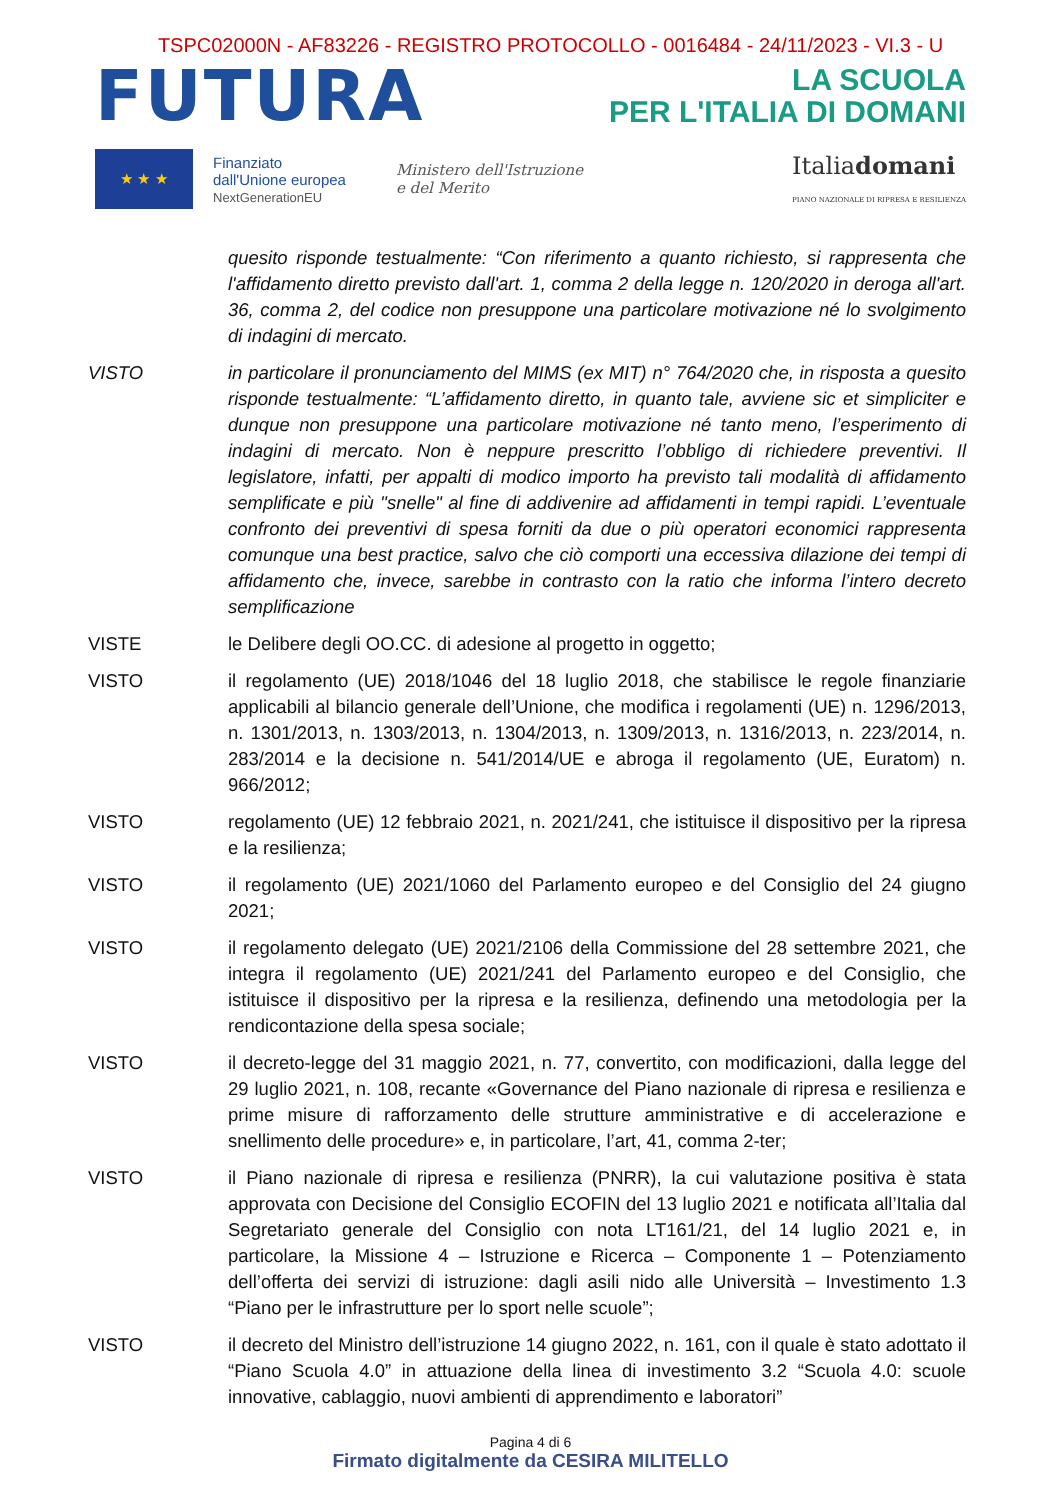TSPC02000N - AF83226 - REGISTRO PROTOCOLLO - 0016484 - 24/11/2023 - VI.3 - U
FUTURA
LA SCUOLA
PER L'ITALIA DI DOMANI
★ ★ ★
Finanziato
dall'Unione europea
NextGenerationEU
Ministero dell'Istruzione
e del Merito
Italiadomani
PIANO NAZIONALE DI RIPRESA E RESILIENZA
quesito risponde testualmente: “Con riferimento a quanto richiesto, si rappresenta che l'affidamento diretto previsto dall'art. 1, comma 2 della legge n. 120/2020 in deroga all'art. 36, comma 2, del codice non presuppone una particolare motivazione né lo svolgimento di indagini di mercato.
VISTO in particolare il pronunciamento del MIMS (ex MIT) n° 764/2020 che, in risposta a quesito risponde testualmente: “L’affidamento diretto, in quanto tale, avviene sic et simpliciter e dunque non presuppone una particolare motivazione né tanto meno, l’esperimento di indagini di mercato. Non è neppure prescritto l’obbligo di richiedere preventivi. Il legislatore, infatti, per appalti di modico importo ha previsto tali modalità di affidamento semplificate e più "snelle" al fine di addivenire ad affidamenti in tempi rapidi. L’eventuale confronto dei preventivi di spesa forniti da due o più operatori economici rappresenta comunque una best practice, salvo che ciò comporti una eccessiva dilazione dei tempi di affidamento che, invece, sarebbe in contrasto con la ratio che informa l’intero decreto semplificazione
VISTE le Delibere degli OO.CC. di adesione al progetto in oggetto;
VISTO il regolamento (UE) 2018/1046 del 18 luglio 2018, che stabilisce le regole finanziarie applicabili al bilancio generale dell’Unione, che modifica i regolamenti (UE) n. 1296/2013, n. 1301/2013, n. 1303/2013, n. 1304/2013, n. 1309/2013, n. 1316/2013, n. 223/2014, n. 283/2014 e la decisione n. 541/2014/UE e abroga il regolamento (UE, Euratom) n. 966/2012;
VISTO regolamento (UE) 12 febbraio 2021, n. 2021/241, che istituisce il dispositivo per la ripresa e la resilienza;
VISTO il regolamento (UE) 2021/1060 del Parlamento europeo e del Consiglio del 24 giugno 2021;
VISTO il regolamento delegato (UE) 2021/2106 della Commissione del 28 settembre 2021, che integra il regolamento (UE) 2021/241 del Parlamento europeo e del Consiglio, che istituisce il dispositivo per la ripresa e la resilienza, definendo una metodologia per la rendicontazione della spesa sociale;
VISTO il decreto-legge del 31 maggio 2021, n. 77, convertito, con modificazioni, dalla legge del 29 luglio 2021, n. 108, recante «Governance del Piano nazionale di ripresa e resilienza e prime misure di rafforzamento delle strutture amministrative e di accelerazione e snellimento delle procedure» e, in particolare, l’art, 41, comma 2-ter;
VISTO il Piano nazionale di ripresa e resilienza (PNRR), la cui valutazione positiva è stata approvata con Decisione del Consiglio ECOFIN del 13 luglio 2021 e notificata all’Italia dal Segretariato generale del Consiglio con nota LT161/21, del 14 luglio 2021 e, in particolare, la Missione 4 – Istruzione e Ricerca – Componente 1 – Potenziamento dell’offerta dei servizi di istruzione: dagli asili nido alle Università – Investimento 1.3 “Piano per le infrastrutture per lo sport nelle scuole”;
VISTO il decreto del Ministro dell’istruzione 14 giugno 2022, n. 161, con il quale è stato adottato il “Piano Scuola 4.0” in attuazione della linea di investimento 3.2 “Scuola 4.0: scuole innovative, cablaggio, nuovi ambienti di apprendimento e laboratori”
Pagina 4 di 6
Firmato digitalmente da CESIRA MILITELLO